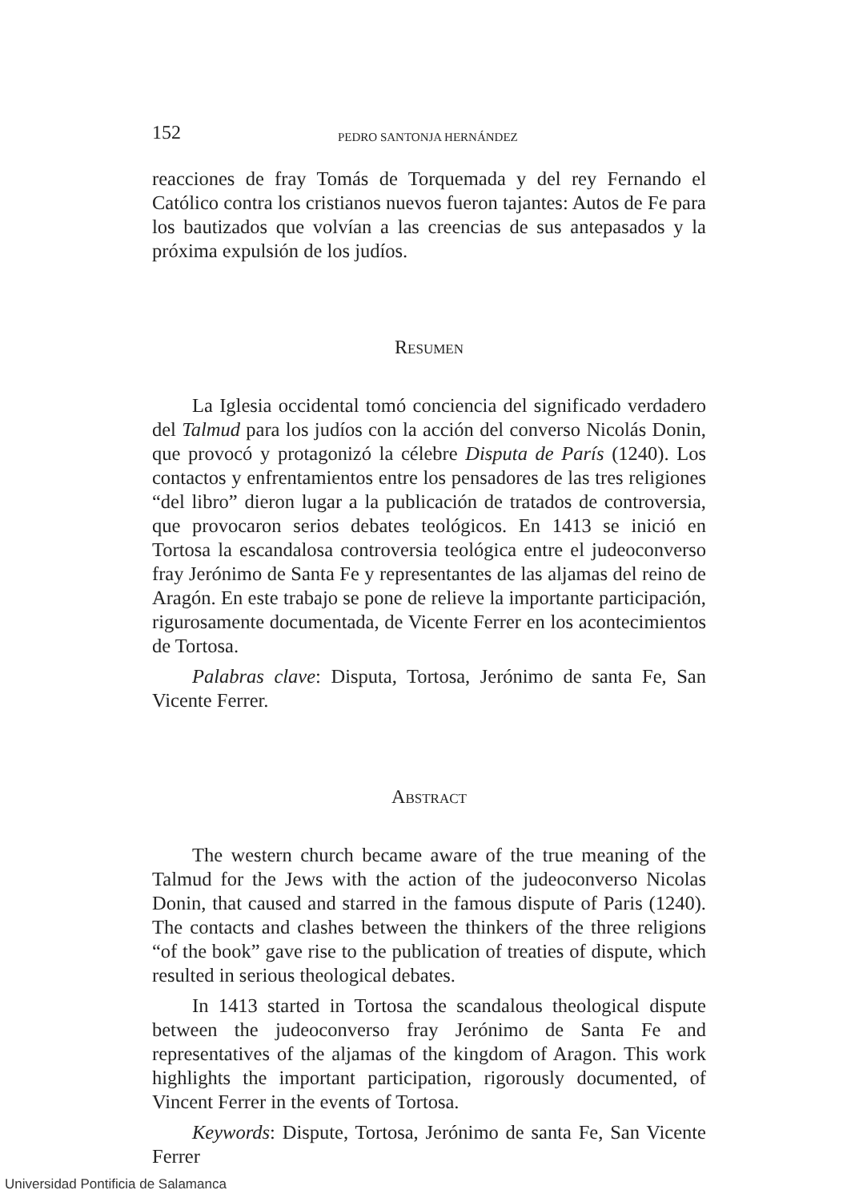152 PEDRO SANTONJA HERNÁNDEZ
reacciones de fray Tomás de Torquemada y del rey Fernando el Católico contra los cristianos nuevos fueron tajantes: Autos de Fe para los bautizados que volvían a las creencias de sus antepasados y la próxima expulsión de los judíos.
RESUMEN
La Iglesia occidental tomó conciencia del significado verdadero del Talmud para los judíos con la acción del converso Nicolás Donin, que provocó y protagonizó la célebre Disputa de París (1240). Los contactos y enfrentamientos entre los pensadores de las tres religiones “del libro” dieron lugar a la publicación de tratados de controversia, que provocaron serios debates teológicos. En 1413 se inició en Tortosa la escandalosa controversia teológica entre el judeoconverso fray Jerónimo de Santa Fe y representantes de las aljamas del reino de Aragón. En este trabajo se pone de relieve la importante participación, rigurosamente documentada, de Vicente Ferrer en los acontecimientos de Tortosa.
Palabras clave: Disputa, Tortosa, Jerónimo de santa Fe, San Vicente Ferrer.
ABSTRACT
The western church became aware of the true meaning of the Talmud for the Jews with the action of the judeoconverso Nicolas Donin, that caused and starred in the famous dispute of Paris (1240). The contacts and clashes between the thinkers of the three religions “of the book” gave rise to the publication of treaties of dispute, which resulted in serious theological debates.
In 1413 started in Tortosa the scandalous theological dispute between the judeoconverso fray Jerónimo de Santa Fe and representatives of the aljamas of the kingdom of Aragon. This work highlights the important participation, rigorously documented, of Vincent Ferrer in the events of Tortosa.
Keywords: Dispute, Tortosa, Jerónimo de santa Fe, San Vicente Ferrer
Universidad Pontificia de Salamanca